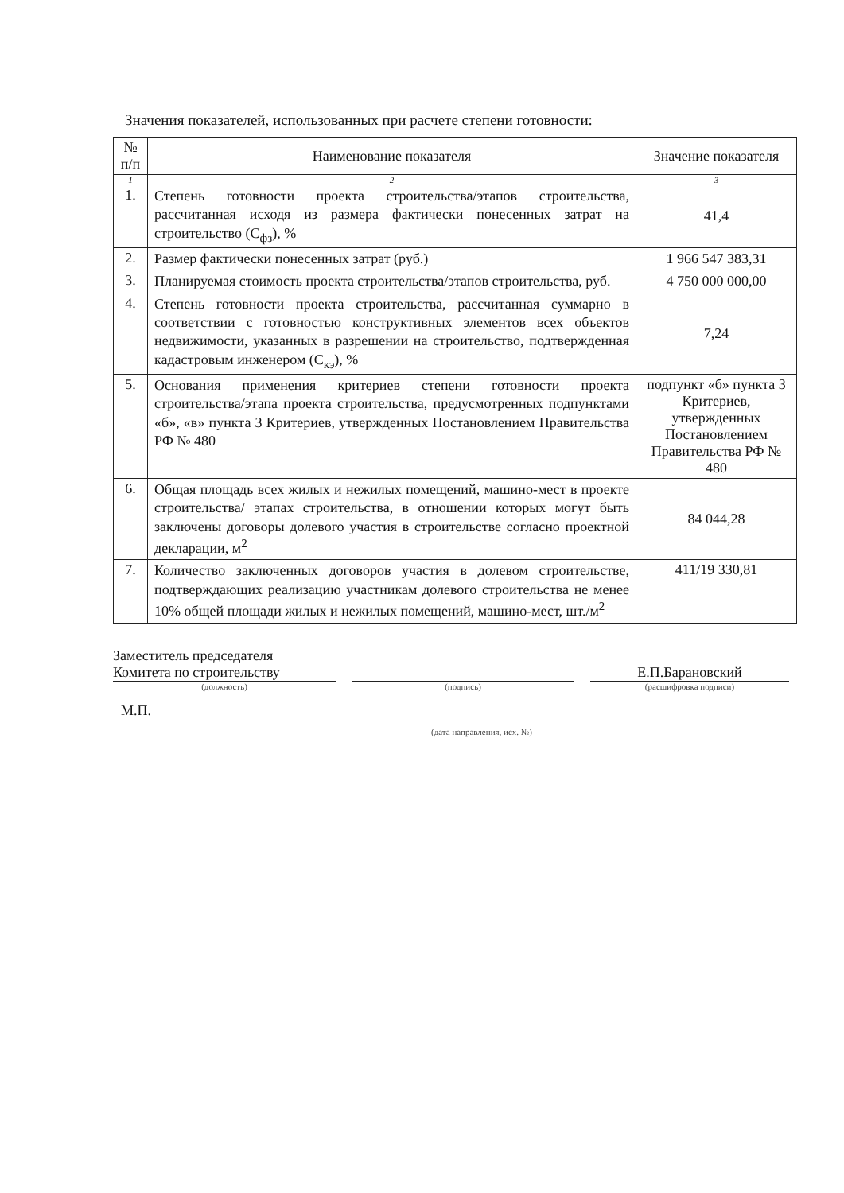Значения показателей, использованных при расчете степени готовности:
| № п/п | Наименование показателя | Значение показателя |
| --- | --- | --- |
| 1 | 2 | 3 |
| 1. | Степень готовности проекта строительства/этапов строительства, рассчитанная исходя из размера фактически понесенных затрат на строительство (С<sub>фз</sub>), % | 41,4 |
| 2. | Размер фактически понесенных затрат (руб.) | 1 966 547 383,31 |
| 3. | Планируемая стоимость проекта строительства/этапов строительства, руб. | 4 750 000 000,00 |
| 4. | Степень готовности проекта строительства, рассчитанная суммарно в соответствии с готовностью конструктивных элементов всех объектов недвижимости, указанных в разрешении на строительство, подтвержденная кадастровым инженером (С<sub>кэ</sub>), % | 7,24 |
| 5. | Основания применения критериев степени готовности проекта строительства/этапа проекта строительства, предусмотренных подпунктами «б», «в» пункта 3 Критериев, утвержденных Постановлением Правительства РФ № 480 | подпункт «б» пункта 3 Критериев, утвержденных Постановлением Правительства РФ № 480 |
| 6. | Общая площадь всех жилых и нежилых помещений, машино-мест в проекте строительства/ этапах строительства, в отношении которых могут быть заключены договоры долевого участия в строительстве согласно проектной декларации, м<sup>2</sup> | 84 044,28 |
| 7. | Количество заключенных договоров участия в долевом строительстве, подтверждающих реализацию участникам долевого строительства не менее 10% общей площади жилых и нежилых помещений, машино-мест, шт./м<sup>2</sup> | 411/19 330,81 |
Заместитель председателя
Комитета по строительству
(должность)
(подпись)
Е.П.Барановский
(расшифровка подписи)
М.П.
(дата направления, исх. №)